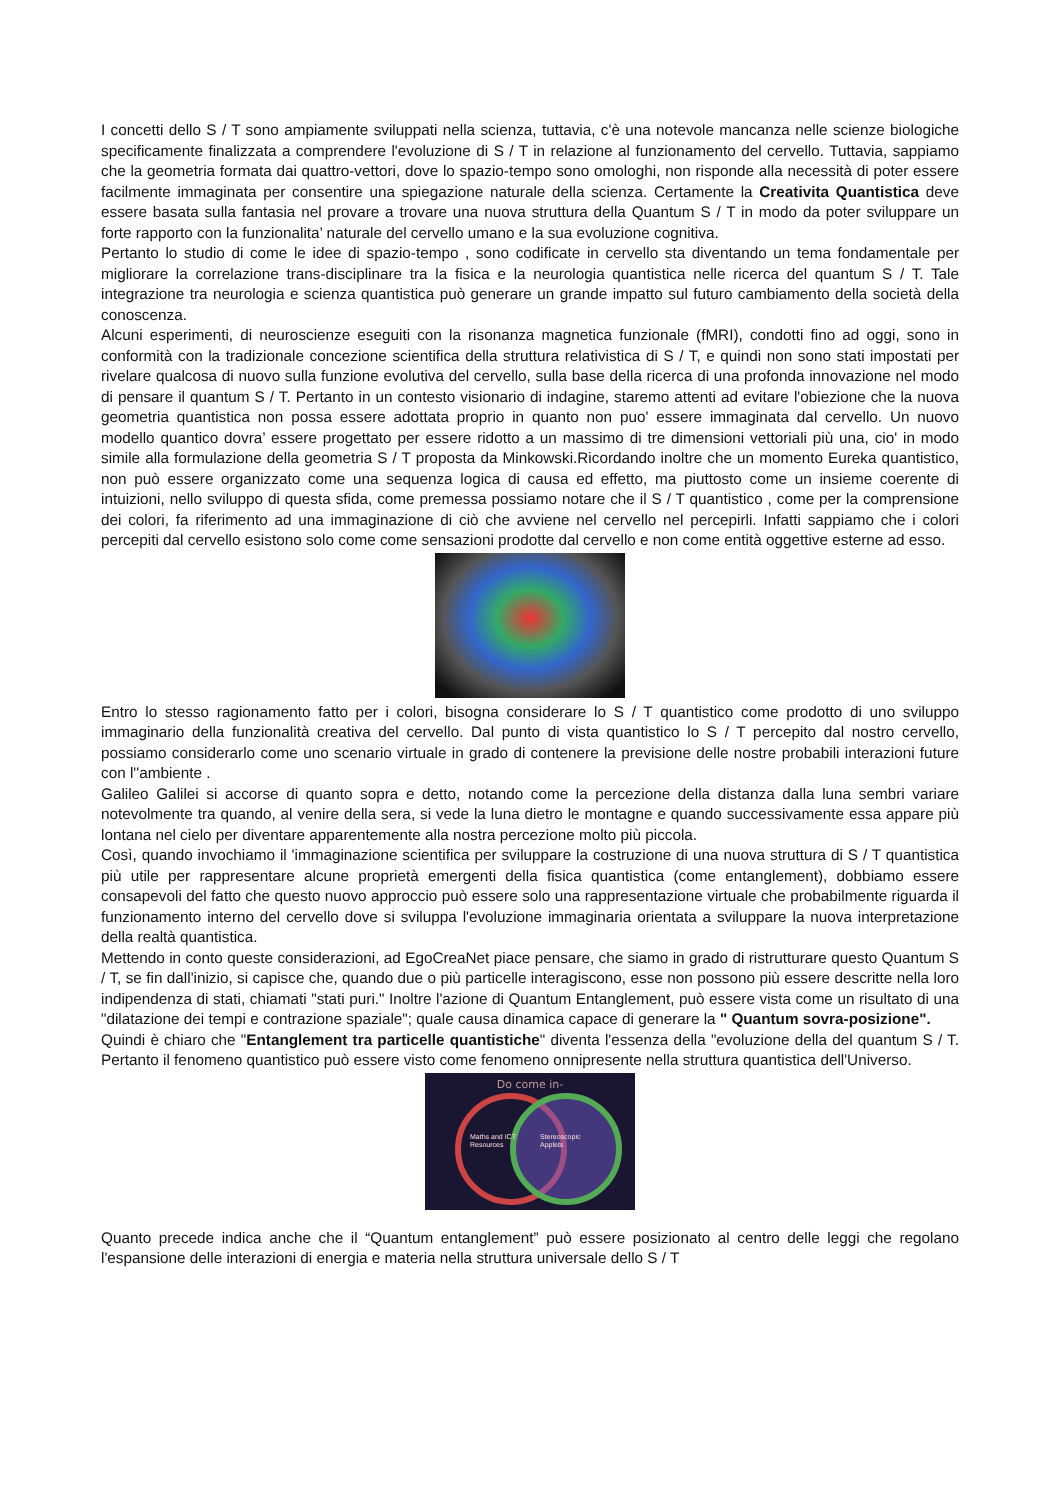I concetti dello S / T sono ampiamente sviluppati nella scienza, tuttavia, c'è una notevole mancanza nelle scienze biologiche specificamente finalizzata a comprendere l'evoluzione di S / T in relazione al funzionamento del cervello. Tuttavia, sappiamo che la geometria formata dai quattro-vettori, dove lo spazio-tempo sono omologhi, non risponde alla necessità di poter essere facilmente immaginata per consentire una spiegazione naturale della scienza. Certamente la Creativita Quantistica deve essere basata sulla fantasia nel provare a trovare una nuova struttura della Quantum S / T in modo da poter sviluppare un forte rapporto con la funzionalita’ naturale del cervello umano e la sua evoluzione cognitiva.
Pertanto lo studio di come le idee di spazio-tempo , sono codificate in cervello sta diventando un tema fondamentale per migliorare la correlazione trans-disciplinare tra la fisica e la neurologia quantistica nelle ricerca del quantum S / T. Tale integrazione tra neurologia e scienza quantistica può generare un grande impatto sul futuro cambiamento della società della conoscenza.
Alcuni esperimenti, di neuroscienze eseguiti con la risonanza magnetica funzionale (fMRI), condotti fino ad oggi, sono in conformità con la tradizionale concezione scientifica della struttura relativistica di S / T, e quindi non sono stati impostati per rivelare qualcosa di nuovo sulla funzione evolutiva del cervello, sulla base della ricerca di una profonda innovazione nel modo di pensare il quantum S / T. Pertanto in un contesto visionario di indagine, staremo attenti ad evitare l'obiezione che la nuova geometria quantistica non possa essere adottata proprio in quanto non puo' essere immaginata dal cervello. Un nuovo modello quantico dovra’ essere progettato per essere ridotto a un massimo di tre dimensioni vettoriali più una, cio' in modo simile alla formulazione della geometria S / T proposta da Minkowski.Ricordando inoltre che un momento Eureka quantistico, non può essere organizzato come una sequenza logica di causa ed effetto, ma piuttosto come un insieme coerente di intuizioni, nello sviluppo di questa sfida, come premessa possiamo notare che il S / T quantistico , come per la comprensione dei colori, fa riferimento ad una immaginazione di ciò che avviene nel cervello nel percepirli. Infatti sappiamo che i colori percepiti dal cervello esistono solo come come sensazioni prodotte dal cervello e non come entità oggettive esterne ad esso.
Entro lo stesso ragionamento fatto per i colori, bisogna considerare lo S / T quantistico come prodotto di uno sviluppo immaginario della funzionalità creativa del cervello. Dal punto di vista quantistico lo S / T percepito dal nostro cervello, possiamo considerarlo come uno scenario virtuale in grado di contenere la previsione delle nostre probabili interazioni future con l''ambiente .
Galileo Galilei si accorse di quanto sopra e detto, notando come la percezione della distanza dalla luna sembri variare notevolmente tra quando, al venire della sera, si vede la luna dietro le montagne e quando successivamente essa appare più lontana nel cielo per diventare apparentemente alla nostra percezione molto più piccola.
Così, quando invochiamo il 'immaginazione scientifica per sviluppare la costruzione di una nuova struttura di S / T quantistica più utile per rappresentare alcune proprietà emergenti della fisica quantistica (come entanglement), dobbiamo essere consapevoli del fatto che questo nuovo approccio può essere solo una rappresentazione virtuale che probabilmente riguarda il funzionamento interno del cervello dove si sviluppa l'evoluzione immaginaria orientata a sviluppare la nuova interpretazione della realtà quantistica.
Mettendo in conto queste considerazioni, ad EgoCreaNet piace pensare, che siamo in grado di ristrutturare questo Quantum S / T, se fin dall'inizio, si capisce che, quando due o più particelle interagiscono, esse non possono più essere descritte nella loro indipendenza di stati, chiamati "stati puri." Inoltre l'azione di Quantum Entanglement, può essere vista come un risultato di una "dilatazione dei tempi e contrazione spaziale"; quale causa dinamica capace di generare la " Quantum sovra-posizione".
Quindi è chiaro che "Entanglement tra particelle quantistiche" diventa l'essenza della "evoluzione della del quantum S / T. Pertanto il fenomeno quantistico può essere visto come fenomeno onnipresente nella struttura quantistica dell'Universo.
Do come in-
Maths and ICT
Resources
Stereoscopic
Applets
Quanto precede indica anche che il “Quantum entanglement” può essere posizionato al centro delle leggi che regolano l'espansione delle interazioni di energia e materia nella struttura universale dello S / T